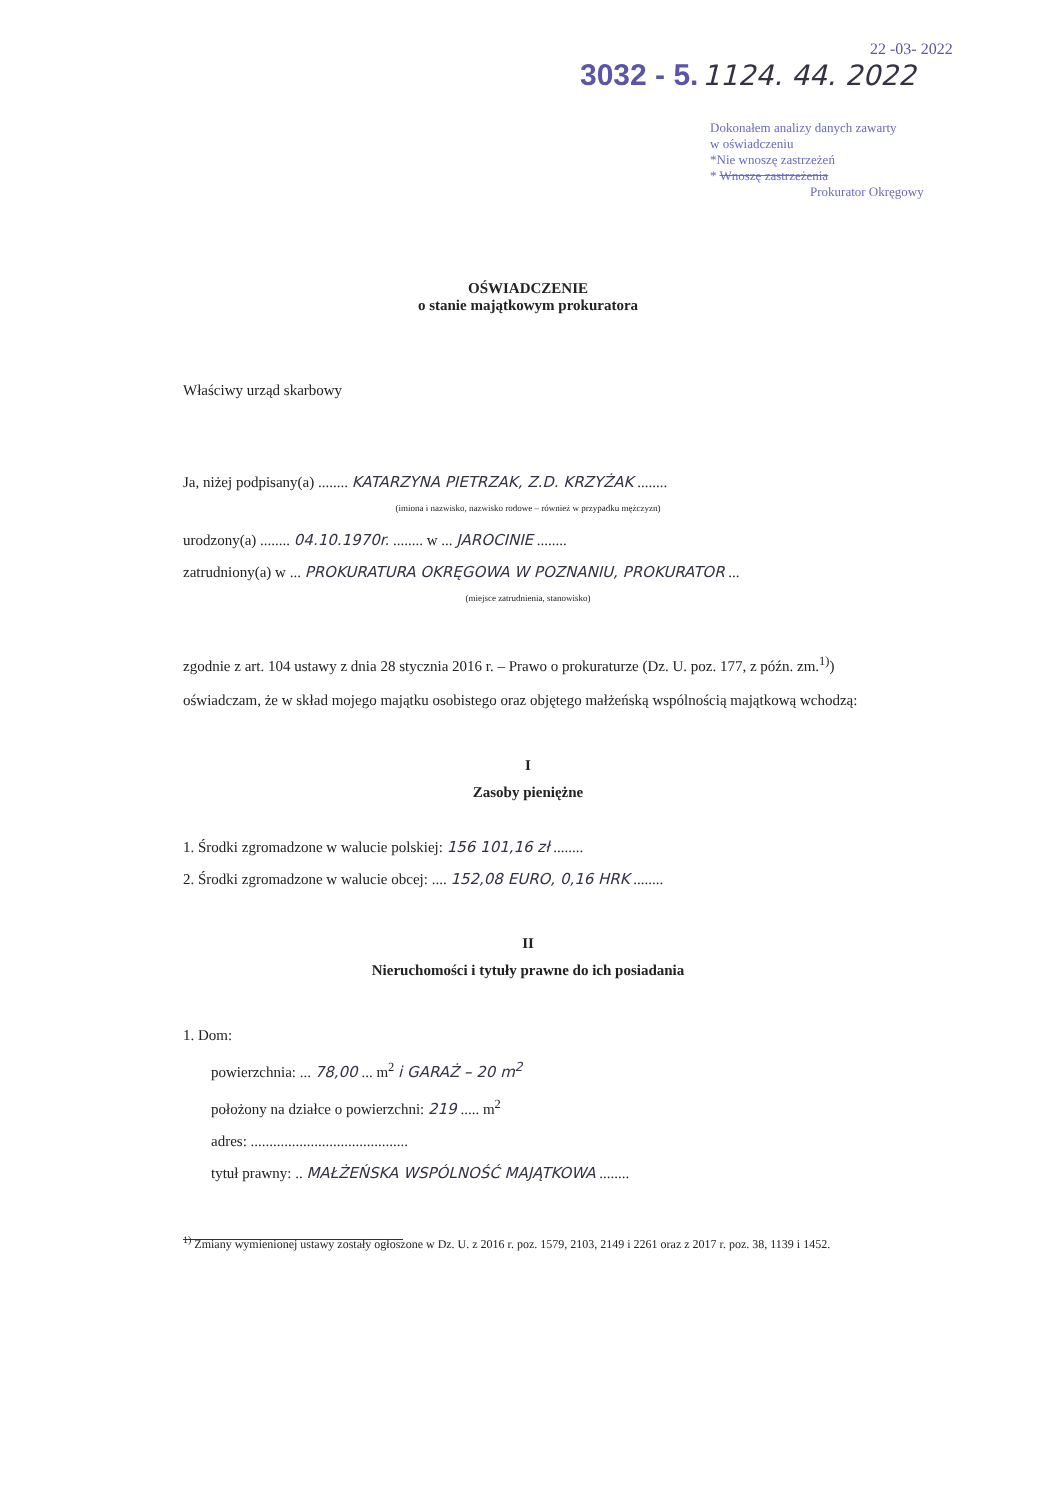22 -03- 2022
3032 - 5. 1124. 44. 2022
Dokonałem analizy danych zawarty
w oświadczeniu
*Nie wnoszę zastrzeżeń
* Wnoszę zastrzeżenia
Prokurator Okręgowy
OŚWIADCZENIE
o stanie majątkowym prokuratora
Właściwy urząd skarbowy
Ja, niżej podpisany(a) ........ KATARZYNA PIETRZAK, Z.D. KRZYŻAK ........
(imiona i nazwisko, nazwisko rodowe – również w przypadku mężczyzn)
urodzony(a) ........ 04.10.1970r. ........ w ... JAROCINIE ........
zatrudniony(a) w ... PROKURATURA OKRĘGOWA W POZNANIU, PROKURATOR ...
(miejsce zatrudnienia, stanowisko)
zgodnie z art. 104 ustawy z dnia 28 stycznia 2016 r. – Prawo o prokuraturze (Dz. U. poz. 177, z późn. zm.<sup>1)</sup>) oświadczam, że w skład mojego majątku osobistego oraz objętego małżeńską wspólnością majątkową wchodzą:
I
Zasoby pieniężne
1. Środki zgromadzone w walucie polskiej: 156 101,16 zł ........
2. Środki zgromadzone w walucie obcej: .... 152,08 EURO, 0,16 HRK ........
II
Nieruchomości i tytuły prawne do ich posiadania
1. Dom:
powierzchnia: ... 78,00 ... m<sup>2</sup> i GARAŻ – 20 m<sup>2</sup>
położony na działce o powierzchni: 219 ..... m<sup>2</sup>
adres: ..........................................
tytuł prawny: .. MAŁŻEŃSKA WSPÓLNOŚĆ MAJĄTKOWA ........
<sup>1)</sup> Zmiany wymienionej ustawy zostały ogłoszone w Dz. U. z 2016 r. poz. 1579, 2103, 2149 i 2261 oraz z 2017 r. poz. 38, 1139 i 1452.